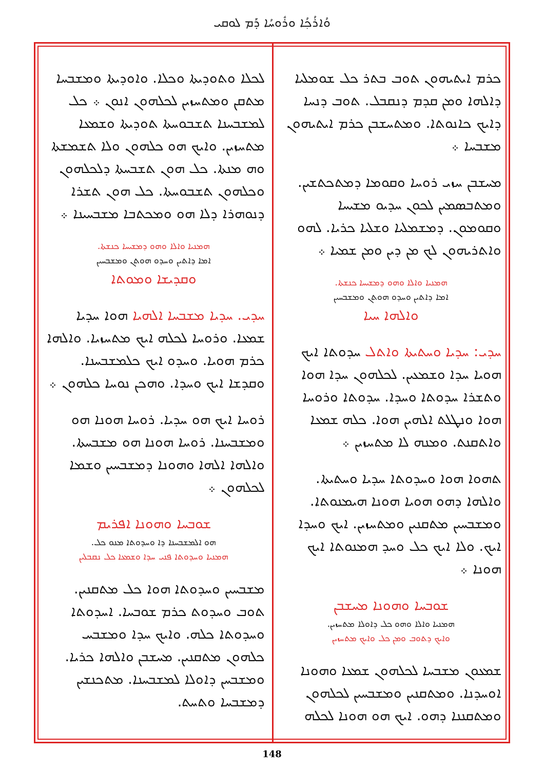ܘܳܐܪܳܟ݂ܳܐ ܘܪܽܘܚܳܐ ܕܰܡ ܠܘܩܝ
ܟܪܡ ܐܝܬܝܗܘܢ ܬܘܒ ܒܬܪ ܟܠ ܫܘܡܠܝܐ ܕܐܠܗܐ ܘܡܢ ܩܕܡ ܕܢܩܒܠ. ܬܘܒ ܕܢܚܐ ܕܐܝܟ ܟܐܢܘܬܐ. ܘܡܬܚܫܒܢ ܟܪܡ ܐܝܬܝܗܘܢ ܡܫܒܚܐ ܀
ܡܚܫܒܢ ܚܙܝ ܪܘܚܐ ܘܩܘܡܐ ܕܡܬܟܬܫܝܢ. ܘܡܬܒܣܡܝܢ ܠܟܘܢ ܚܕܝܘ ܡܫܝܚܐ ܘܩܘܡܘܢ. ܕܡܫܡܠܝܐ ܘܫܠܝܐ ܟܪܝܐ. ܠܗܘ ܘܐܬܪܝܗܘܢ ܠܟ ܡܢ ܕܝܢ ܘܡܢ ܫܡܝܐ ܀
ܗܡܢܝܐ ܘܐܠܐ ܘܗܘ ܕܡܫܝܚܐ ܟܢܫܬܐ.
ܐܡܐ ܕܐܬܝܢ ܘܚܕܘ ܗܘܬܢ ܘܡܫܒܚܝܢ
ܘܐܠܗܐ ܚܝܐ
ܚܕܝ: ܚܕܝܐ ܘܚܬܝܬܐ ܘܐܬܠ ܚܕܘܬܐ ܐܝܟ ܗܘܝܐ ܚܕܐ ܘܫܡܥܝܢ. ܠܟܠܗܘܢ ܚܕܐ ܗܘܐ ܘܬܫܪܐ ܚܕܘܬܐ ܘܚܕܐ. ܚܕܘܬܐ ܘܪܘܚܐ ܗܘܐ ܘܢܛܠܬ ܐܠܗܝܢ ܗܘܐ. ܟܠܗ ܫܡܥܐ ܘܐܬܩܢܬ. ܘܡܢܗ ܠܐ ܡܬܚܙܝܢ ܀
ܬܗܘܐ ܗܘܐ ܘܚܕܘܬܐ ܚܕܝܐ ܘܚܬܝܬܐ. ܘܐܠܗܐ ܕܗܘ ܗܘܝܐ ܗܘܢܐ ܗܝܡܢܘܬܐ. ܘܡܫܒܚܝܢ ܡܬܩܢܝܢ ܘܡܬܚܙܝܢ. ܐܝܟ ܘܚܕܐ ܐܝܟ. ܘܠܐ ܐܝܟ ܟܠ ܘܚܕ ܗܡܢܘܬܐ ܐܝܟ ܗܘܢܐ ܀
ܫܘܒܚܐ ܘܗܘܢܐ ܡܚܫܒܢ
ܗܡܢܝܐ ܘܐܠܐ ܘܗܘ ܟܠ ܕܐܘܠܐ ܡܬܚܙܝܢ.
ܘܐܝܟ ܕܬܘܒ ܘܡܢ ܟܠ ܘܐܝܟ ܡܬܚܙܝܢ
ܫܡܥܘܢ ܡܫܒܚܐ ܠܟܠܗܘܢ ܫܡܥܐ ܘܗܘܢܐ ܐܘܚܕܢܐ. ܘܡܬܩܢܝܢ ܘܡܫܒܚܝܢ ܠܟܠܗܘܢ ܘܡܬܩܢܢܐ ܕܗܘ. ܐܝܟ ܗܘ ܗܘܢܐ ܠܟܠܗ
ܠܟܠܐ ܘܬܘܕܝܬܐ ܘܟܠܐ. ܘܐܘܕܝܬܐ ܘܡܫܒܚܐ ܡܬܩܢ ܘܡܬܚܙܝܢ ܠܟܠܗܘܢ ܐܢܘܢ ܀ ܟܠ ܠܡܫܒܚܢܐ ܬܫܒܘܚܬܐ ܬܘܕܝܬܐ ܘܫܡܥܐ ܡܬܚܙܝܢ. ܘܐܝܟ ܗܘ ܟܠܗܘܢ ܘܠܐ ܬܫܡܫܬܐ ܘܗ ܡܢܬܐ. ܟܠ ܗܘܢ ܬܫܒܚܬܐ ܕܠܟܠܗܘܢ ܘܟܠܗܘܢ ܬܫܒܘܚܬܐ. ܟܠ ܗܘܢ ܬܫܪܐ ܕܢܘܗܪܐ ܕܠܐ ܗܘ ܘܡܟܬܒܐ ܡܫܒܚܝܢܐ ܀
ܗܡܢܝܐ ܘܐܠܐ ܘܗܘ ܕܡܫܝܚܐ ܟܢܫܬܐ.
ܐܡܐ ܕܐܬܝܢ ܘܚܕܘ ܗܘܬܢ ܘܡܫܒܚܝܢ
ܘܩܕܝܫܐ ܘܡܘܬܐ
ܚܕܝ. ܚܕܝܐ ܡܫܒܚܐ ܐܠܗܝܐ ܗܘܐ ܚܕܝܐ ܫܡܥܐ. ܘܪܘܚܐ ܠܟܠܗ ܐܝܟ ܡܬܚܙܝܐ. ܘܐܠܗܐ ܟܪܡ ܗܘܝܐ. ܘܚܕܘ ܐܝܟ ܟܠܡܫܒܚܢܐ. ܘܩܕܫܐ ܐܝܟ ܘܚܕܐ. ܘܗܟܢ ܢܘܚܐ ܟܠܗܘܢ ܀
ܪܘܚܐ ܐܝܟ ܗܘ ܚܕܝܐ. ܪܘܚܐ ܗܘܢܐ ܗܘ ܘܡܫܒܚܢܐ. ܪܘܚܐ ܗܘܢܐ ܗܘ ܡܫܒܚܬܐ. ܘܐܠܗܐ ܐܠܗܐ ܘܗܘܢܐ ܕܡܫܒܚܝܢ ܘܫܡܐ ܠܟܠܗܘܢ ܀
ܫܘܒܚܐ ܘܗܘܢܐ ܐܦܪܝܡ
ܗܘ ܐܠܡܫܒܚܢܐ ܕܐ ܘܚܕܘܬܐ ܡܢܘ ܟܠ.
ܗܡܢܝܐ ܘܚܕܘܬܐ ܦܢܝ ܚܕܐ ܘܫܡܥܐ ܟܠ ܢܩܒܠܝܢ
ܡܫܒܚܝܢ ܘܚܕܘܬܐ ܗܘܐ ܟܠ ܡܬܩܢܝܢ. ܬܘܒ ܘܚܕܘܬ ܟܪܡ ܫܘܒܚܐ. ܐܚܕܘܬܐ ܘܚܕܘܬܐ ܟܠܗ. ܘܐܝܟ ܚܕܐ ܘܡܫܒܚ ܟܠܗܘܢ ܡܬܩܢܝܢ. ܡܚܫܒܢ ܘܐܠܗܐ ܟܪܝܐ. ܘܡܫܒܚܢ ܕܐܘܠܐ ܠܡܫܒܚܢܐ. ܡܬܟܢܫܝܢ ܕܡܫܒܚܐ ܘܬܚܬ.
148